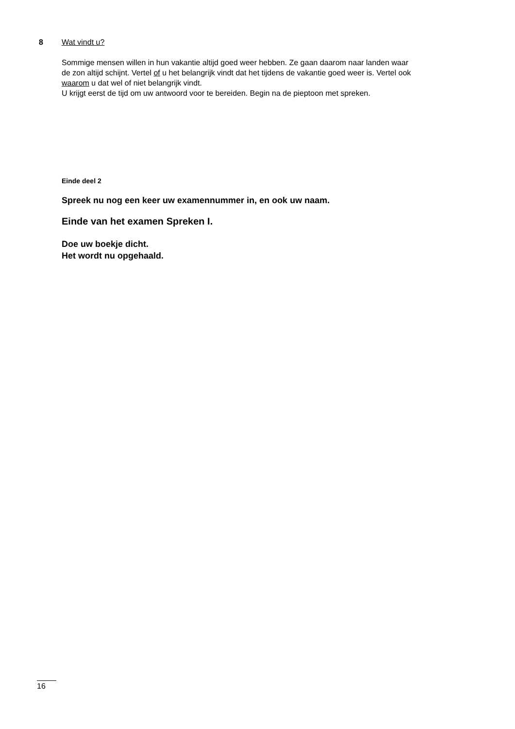8 Wat vindt u?
Sommige mensen willen in hun vakantie altijd goed weer hebben. Ze gaan daarom naar landen waar de zon altijd schijnt. Vertel of u het belangrijk vindt dat het tijdens de vakantie goed weer is. Vertel ook waarom u dat wel of niet belangrijk vindt.
U krijgt eerst de tijd om uw antwoord voor te bereiden. Begin na de pieptoon met spreken.
Einde deel 2
Spreek nu nog een keer uw examennummer in, en ook uw naam.
Einde van het examen Spreken I.
Doe uw boekje dicht.
Het wordt nu opgehaald.
16